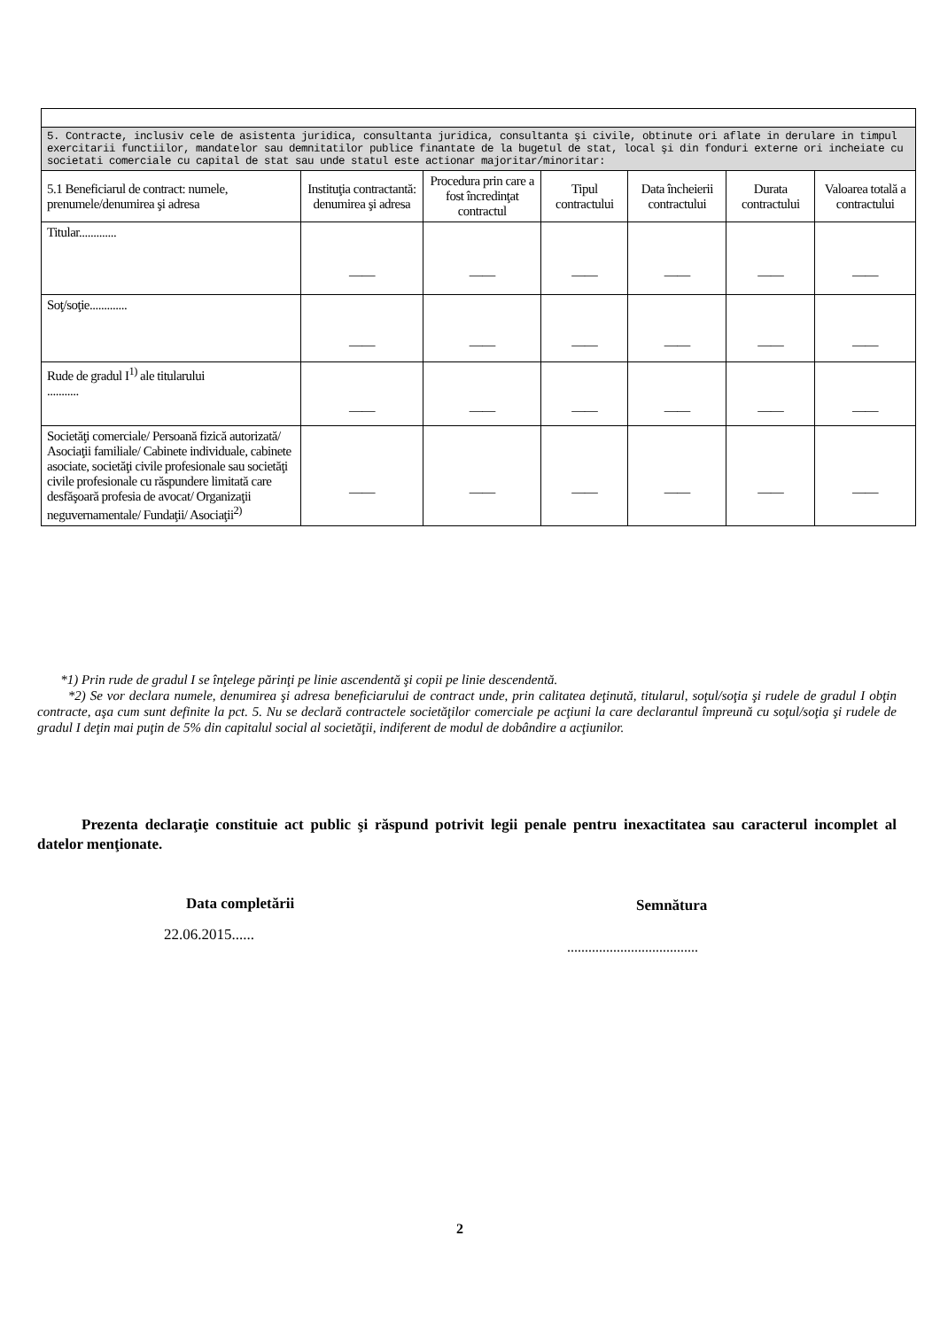| 5. Contracte, inclusiv cele de asistenta juridica, consultanta juridica, consultanta şi civile, obtinute ori aflate in derulare in timpul exercitarii functiilor, mandatelor sau demnitatilor publice finantate de la bugetul de stat, local şi din fonduri externe ori incheiate cu societati comerciale cu capital de stat sau unde statul este actionar majoritar/minoritar: | | | | | | |
| 5.1 Beneficiarul de contract: numele, prenumele/denumirea şi adresa | Instituţia contractantă: denumirea şi adresa | Procedura prin care a fost încredinţat contractul | Tipul contractului | Data încheierii contractului | Durata contractului | Valoarea totală a contractului |
| Titular............. | —— | —— | —— | —— | —— | —— |
| Soţ/soţie............. | —— | —— | —— | —— | —— | —— |
| Rude de gradul I<sup>1)</sup> ale titularului ........... | —— | —— | —— | —— | —— | —— |
| Societăţi comerciale/ Persoană fizică autorizată/ Asociaţii familiale/ Cabinete individuale, cabinete asociate, societăţi civile profesionale sau societăţi civile profesionale cu răspundere limitată care desfăşoară profesia de avocat/ Organizaţii neguvernamentale/ Fundaţii/ Asociaţii<sup>2)</sup> | —— | —— | —— | —— | —— | —— |
*1) Prin rude de gradul I se înţelege părinţi pe linie ascendentă şi copii pe linie descendentă.
*2) Se vor declara numele, denumirea şi adresa beneficiarului de contract unde, prin calitatea deţinută, titularul, soţul/soţia şi rudele de gradul I obţin contracte, aşa cum sunt definite la pct. 5. Nu se declară contractele societăţilor comerciale pe acţiuni la care declarantul împreună cu soţul/soţia şi rudele de gradul I deţin mai puţin de 5% din capitalul social al societăţii, indiferent de modul de dobândire a acţiunilor.
Prezenta declaraţie constituie act public şi răspund potrivit legii penale pentru inexactitatea sau caracterul incomplet al datelor menţionate.
Data completării Semnătura
22.06.2015......
.....................................
2